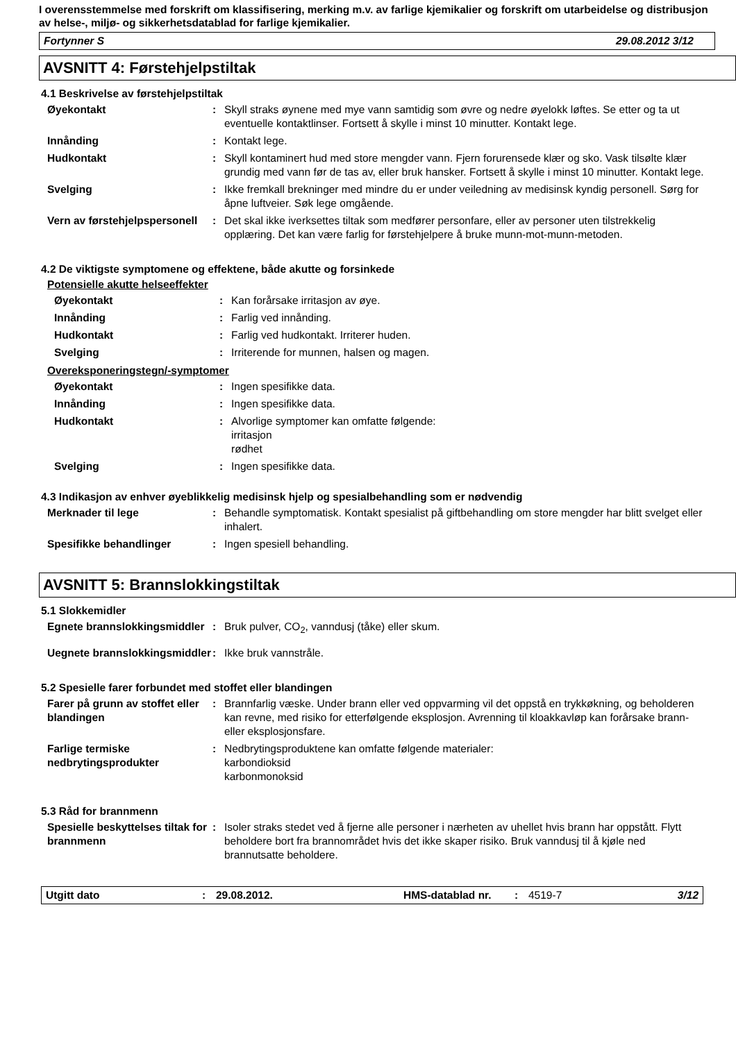I overensstemmelse med forskrift om klassifisering, merking m.v. av farlige kjemikalier og forskrift om utarbeidelse og distribusjon av helse-, miljø- og sikkerhetsdatablad for farlige kjemikalier.
Fortynner S 29.08.2012 3/12
AVSNITT 4: Førstehjelpstiltak
4.1 Beskrivelse av førstehjelpstiltak
| Øyekontakt | : | Skyll straks øynene med mye vann samtidig som øvre og nedre øyelokk løftes. Se etter og ta ut eventuelle kontaktlinser. Fortsett å skylle i minst 10 minutter. Kontakt lege. |
| Innånding | : | Kontakt lege. |
| Hudkontakt | : | Skyll kontaminert hud med store mengder vann. Fjern forurensede klær og sko. Vask tilsølte klær grundig med vann før de tas av, eller bruk hansker. Fortsett å skylle i minst 10 minutter. Kontakt lege. |
| Svelging | : | Ikke fremkall brekninger med mindre du er under veiledning av medisinsk kyndig personell. Sørg for åpne luftveier. Søk lege omgående. |
| Vern av førstehjelpspersonell | : | Det skal ikke iverksettes tiltak som medfører personfare, eller av personer uten tilstrekkelig opplæring. Det kan være farlig for førstehjelpere å bruke munn-mot-munn-metoden. |
4.2 De viktigste symptomene og effektene, både akutte og forsinkede
Potensielle akutte helseeffekter
| Øyekontakt | : | Kan forårsake irritasjon av øye. |
| Innånding | : | Farlig ved innånding. |
| Hudkontakt | : | Farlig ved hudkontakt. Irriterer huden. |
| Svelging | : | Irriterende for munnen, halsen og magen. |
Overeksponeringstegn/-symptomer
| Øyekontakt | : | Ingen spesifikke data. |
| Innånding | : | Ingen spesifikke data. |
| Hudkontakt | : | Alvorlige symptomer kan omfatte følgende: irritasjon rødhet |
| Svelging | : | Ingen spesifikke data. |
4.3 Indikasjon av enhver øyeblikkelig medisinsk hjelp og spesialbehandling som er nødvendig
| Merknader til lege | : | Behandle symptomatisk. Kontakt spesialist på giftbehandling om store mengder har blitt svelget eller inhalert. |
| Spesifikke behandlinger | : | Ingen spesiell behandling. |
AVSNITT 5: Brannslokkingstiltak
5.1 Slokkemidler
| Egnete brannslokkingsmiddler | : | Bruk pulver, CO<sub>2</sub>, vanndusj (tåke) eller skum. |
| Uegnete brannslokkingsmiddler | : | Ikke bruk vannstråle. |
5.2 Spesielle farer forbundet med stoffet eller blandingen
| Farer på grunn av stoffet eller blandingen | : | Brannfarlig væske. Under brann eller ved oppvarming vil det oppstå en trykkøkning, og beholderen kan revne, med risiko for etterfølgende eksplosjon. Avrenning til kloakkavløp kan forårsake brann- eller eksplosjonsfare. |
| Farlige termiske nedbrytingsprodukter | : | Nedbrytingsproduktene kan omfatte følgende materialer: karbondioksid karbonmonoksid |
5.3 Råd for brannmenn
| Spesielle beskyttelses tiltak for brannmenn | : | Isoler straks stedet ved å fjerne alle personer i nærheten av uhellet hvis brann har oppstått. Flytt beholdere bort fra brannområdet hvis det ikke skaper risiko. Bruk vanndusj til å kjøle ned brannutsatte beholdere. |
Utgitt dato: 29.08.2012. HMS-datablad nr.: 4519-7 3/12